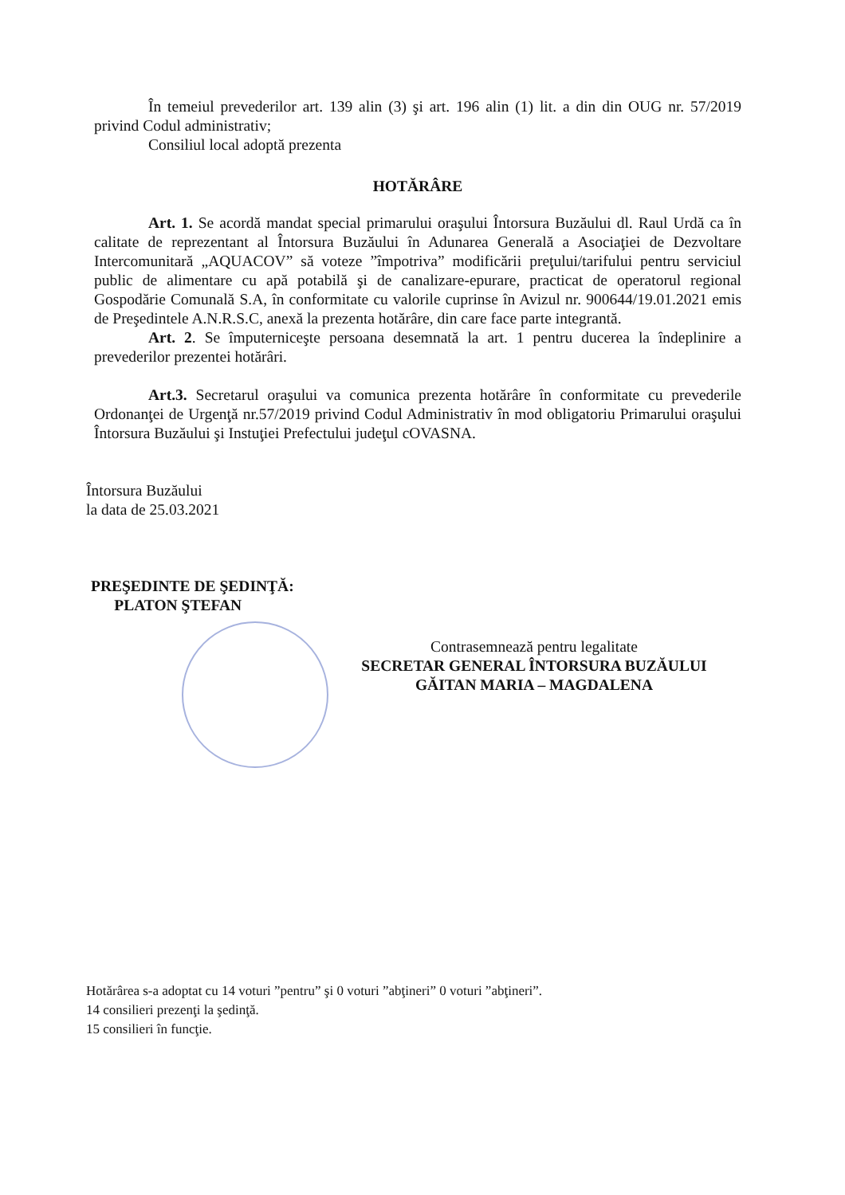În temeiul prevederilor art. 139 alin (3) şi art. 196 alin (1) lit. a din din OUG nr. 57/2019 privind Codul administrativ;
Consiliul local adoptă prezenta
HOTĂRÂRE
Art. 1. Se acordă mandat special primarului oraşului Întorsura Buzăului dl. Raul Urdă ca în calitate de reprezentant al Întorsura Buzăului în Adunarea Generală a Asociaţiei de Dezvoltare Intercomunitară „AQUACOV” să voteze ”împotriva” modificării preţului/tarifului pentru serviciul public de alimentare cu apă potabilă şi de canalizare-epurare, practicat de operatorul regional Gospodărie Comunală S.A, în conformitate cu valorile cuprinse în Avizul nr. 900644/19.01.2021 emis de Preşedintele A.N.R.S.C, anexă la prezenta hotărâre, din care face parte integrantă.
Art. 2. Se împuterniceşte persoana desemnată la art. 1 pentru ducerea la îndeplinire a prevederilor prezentei hotărâri.
Art.3. Secretarul oraşului va comunica prezenta hotărâre în conformitate cu prevederile Ordonanţei de Urgenţă nr.57/2019 privind Codul Administrativ în mod obligatoriu Primarului oraşului Întorsura Buzăului şi Instuţiei Prefectului judeţul cOVASNA.
Întorsura Buzăului
la data de 25.03.2021
PREŞEDINTE DE ŞEDINŢĂ:
PLATON ŞTEFAN
Contrasemnează pentru legalitate
SECRETAR GENERAL ÎNTORSURA BUZĂULUI
GĂITAN MARIA – MAGDALENA
Hotărârea s-a adoptat cu 14 voturi ”pentru” şi 0 voturi ”abţineri” 0 voturi ”abţineri”.
14 consilieri prezenţi la şedinţă.
15 consilieri în funcţie.